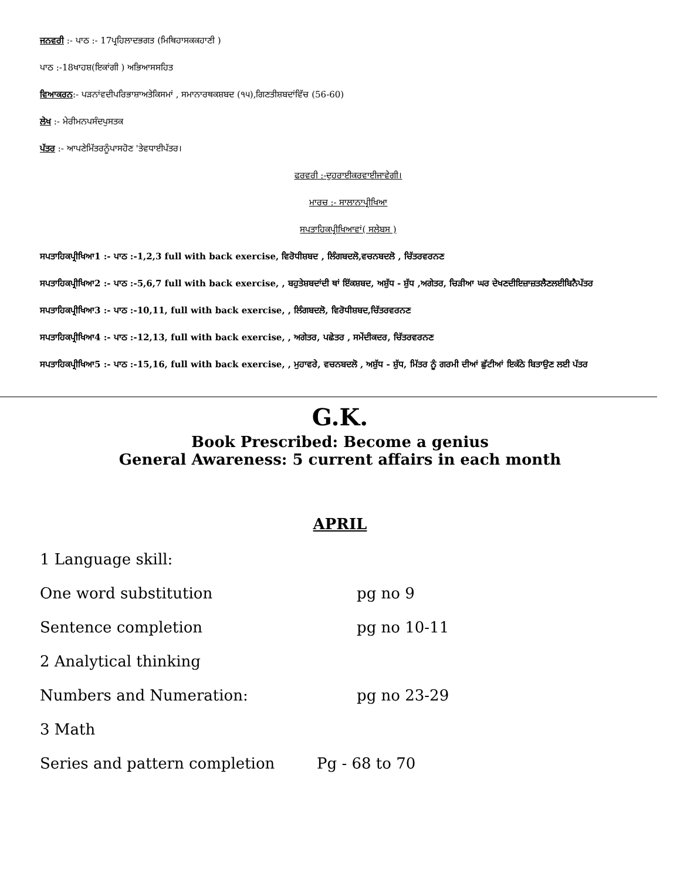ਜਨਵਰੀ :- ਪਾਠ :- 17ਪ੍ਰਹਿਲਾਦਭਗਤ (ਮਿਥਿਹਾਸਕਕਹਾਣੀ )
ਪਾਠ :-18ਖਾਹਸ਼(ਇਕਾਂਗੀ ) ਅਭਿਆਸਸਹਿਤ
ਵਿਆਕਰਨ:- ਪੜਨਾਂਵਦੀਪਰਿਭਾਸ਼ਾਅਤੇਕਿਸਮਾਂ , ਸਮਾਨਾਰਥਕਸ਼ਬਦ (੧੫),ਗਿਣਤੀਸ਼ਬਦਾਂਵਿੱਚ (56-60)
ਲੇਖ :- ਮੇਰੀਮਨਪਸੰਦਪੁਸਤਕ
ਪੱਤਰ :- ਆਪਣੇਮਿੱਤਰਨੂੰਪਾਸਹੋਣ 'ਤੇਵਧਾਈਪੱਤਰ।
ਫਰਵਰੀ :-ਦੁਹਰਾਈਕਰਵਾਈਜਾਵੇਗੀ।
ਮਾਰਚ :- ਸਾਲਾਨਾਪ੍ਰੀਖਿਆ
ਸਪਤਾਹਿਕਪ੍ਰੀਖਿਆਵਾਂ( ਸਲੇਬਸ )
ਸਪਤਾਹਿਕਪ੍ਰੀਖਿਆ1 :- ਪਾਠ :-1,2,3 full with back exercise, ਵਿਰੋਧੀਸ਼ਬਦ , ਲਿੰਗਬਦਲੋ,ਵਚਨਬਦਲੋ , ਚਿੱਤਰਵਰਨਣ
ਸਪਤਾਹਿਕਪ੍ਰੀਖਿਆ2 :- ਪਾਠ :-5,6,7 full with back exercise, , ਬਹੁਤੇਸ਼ਬਦਾਂਦੀ ਥਾਂ ਇੱਕਸ਼ਬਦ, ਅਸ਼ੁੱਧ - ਸ਼ੁੱਧ ,ਅਗੇਤਰ, ਚਿੜੀਆ ਘਰ ਦੇਖਣਦੀਇਜ਼ਾਜ਼ਤਲੈਣਲਈਬਿਨੈਪੱਤਰ
ਸਪਤਾਹਿਕਪ੍ਰੀਖਿਆ3 :- ਪਾਠ :-10,11, full with back exercise, , ਲਿੰਗਬਦਲੋ, ਵਿਰੋਧੀਸ਼ਬਦ,ਚਿੱਤਰਵਰਨਣ
ਸਪਤਾਹਿਕਪ੍ਰੀਖਿਆ4 :- ਪਾਠ :-12,13, full with back exercise, , ਅਗੇਤਰ, ਪਛੇਤਰ , ਸਮੇਂਦੀਕਦਰ, ਚਿੱਤਰਵਰਨਣ
ਸਪਤਾਹਿਕਪ੍ਰੀਖਿਆ5 :- ਪਾਠ :-15,16, full with back exercise, , ਮੁਹਾਵਰੇ, ਵਚਨਬਦਲੋ , ਅਸ਼ੁੱਧ - ਸ਼ੁੱਧ, ਮਿੱਤਰ ਨੂੰ ਗਰਮੀ ਦੀਆਂ ਛੁੱਟੀਆਂ ਇਕੱਠੇ ਬਿਤਾਉਣ ਲਈ ਪੱਤਰ
G.K.
Book Prescribed: Become a genius
General Awareness: 5 current affairs in each month
APRIL
1 Language skill:
One word substitution pg no 9
Sentence completion pg no 10-11
2 Analytical thinking
Numbers and Numeration: pg no 23-29
3 Math
Series and pattern completion Pg - 68 to 70